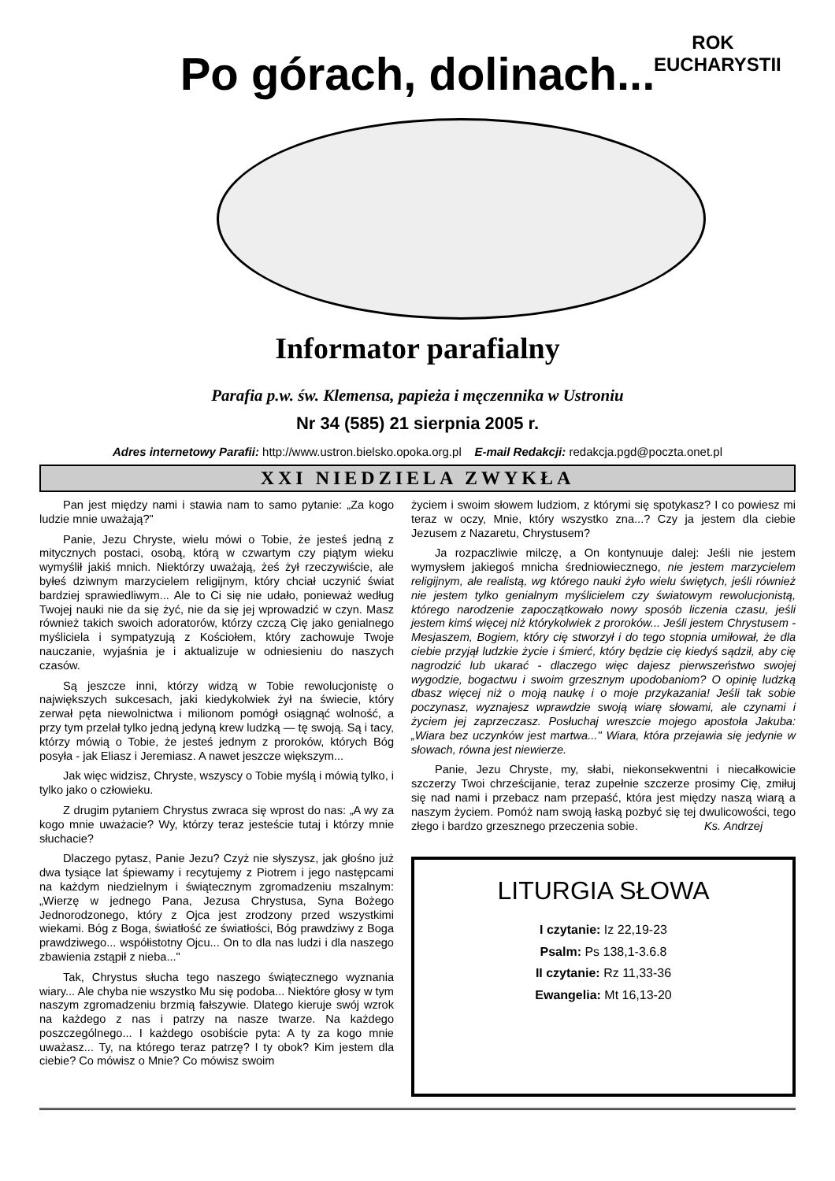Po górach, dolinach...
ROK EUCHARYSTII
Informator parafialny
Parafia p.w. św. Klemensa, papieża i męczennika w Ustroniu
Nr 34 (585) 21 sierpnia 2005 r.
Adres internetowy Parafii: http://www.ustron.bielsko.opoka.org.pl E-mail Redakcji: redakcja.pgd@poczta.onet.pl
XXI NIEDZIELA ZWYKŁA
Pan jest między nami i stawia nam to samo pytanie: „Za kogo ludzie mnie uważają?"
Panie, Jezu Chryste, wielu mówi o Tobie, że jesteś jedną z mitycznych postaci, osobą, którą w czwartym czy piątym wieku wymyślił jakiś mnich. Niektórzy uważają, żeś żył rzeczywiście, ale byłeś dziwnym marzycielem religijnym, który chciał uczynić świat bardziej sprawiedliwym... Ale to Ci się nie udało, ponieważ według Twojej nauki nie da się żyć, nie da się jej wprowadzić w czyn. Masz również takich swoich adoratorów, którzy czczą Cię jako genialnego myśliciela i sympatyzują z Kościołem, który zachowuje Twoje nauczanie, wyjaśnia je i aktualizuje w odniesieniu do naszych czasów.
Są jeszcze inni, którzy widzą w Tobie rewolucjonistę o największych sukcesach, jaki kiedykolwiek żył na świecie, który zerwał pęta niewolnictwa i milionom pomógł osiągnąć wolność, a przy tym przelał tylko jedną jedyną krew ludzką — tę swoją. Są i tacy, którzy mówią o Tobie, że jesteś jednym z proroków, których Bóg posyła - jak Eliasz i Jeremiasz. A nawet jeszcze większym...
Jak więc widzisz, Chryste, wszyscy o Tobie myślą i mówią tylko, i tylko jako o człowieku.
Z drugim pytaniem Chrystus zwraca się wprost do nas: „A wy za kogo mnie uważacie? Wy, którzy teraz jesteście tutaj i którzy mnie słuchacie?
Dlaczego pytasz, Panie Jezu? Czyż nie słyszysz, jak głośno już dwa tysiące lat śpiewamy i recytujemy z Piotrem i jego następcami na każdym niedzielnym i świątecznym zgromadzeniu mszalnym: „Wierzę w jednego Pana, Jezusa Chrystusa, Syna Bożego Jednorodzonego, który z Ojca jest zrodzony przed wszystkimi wiekami. Bóg z Boga, światłość ze światłości, Bóg prawdziwy z Boga prawdziwego... współistotny Ojcu... On to dla nas ludzi i dla naszego zbawienia zstąpił z nieba..."
Tak, Chrystus słucha tego naszego świątecznego wyznania wiary... Ale chyba nie wszystko Mu się podoba... Niektóre głosy w tym naszym zgromadzeniu brzmią fałszywie. Dlatego kieruje swój wzrok na każdego z nas i patrzy na nasze twarze. Na każdego poszczególnego... I każdego osobiście pyta: A ty za kogo mnie uważasz... Ty, na którego teraz patrzę? I ty obok? Kim jestem dla ciebie? Co mówisz o Mnie? Co mówisz swoim
życiem i swoim słowem ludziom, z którymi się spotykasz? I co powiesz mi teraz w oczy, Mnie, który wszystko zna...? Czy ja jestem dla ciebie Jezusem z Nazaretu, Chrystusem?
Ja rozpaczliwie milczę, a On kontynuuje dalej: Jeśli nie jestem wymysłem jakiegoś mnicha średniowiecznego, nie jestem marzycielem religijnym, ale realistą, wg którego nauki żyło wielu świętych, jeśli również nie jestem tylko genialnym myślicielem czy światowym rewolucjonistą, którego narodzenie zapoczątkowało nowy sposób liczenia czasu, jeśli jestem kimś więcej niż którykolwiek z proroków... Jeśli jestem Chrystusem - Mesjaszem, Bogiem, który cię stworzył i do tego stopnia umiłował, że dla ciebie przyjął ludzkie życie i śmierć, który będzie cię kiedyś sądził, aby cię nagrodzić lub ukarać - dlaczego więc dajesz pierwszeństwo swojej wygodzie, bogactwu i swoim grzesznym upodobaniom? O opinię ludzką dbasz więcej niż o moją naukę i o moje przykazania! Jeśli tak sobie poczynasz, wyznajesz wprawdzie swoją wiarę słowami, ale czynami i życiem jej zaprzeczasz. Posłuchaj wreszcie mojego apostoła Jakuba: „Wiara bez uczynków jest martwa..." Wiara, która przejawia się jedynie w słowach, równa jest niewierze.
Panie, Jezu Chryste, my, słabi, niekonsekwentni i niecałkowicie szczerzy Twoi chrześcijanie, teraz zupełnie szczerze prosimy Cię, zmiłuj się nad nami i przebacz nam przepaść, która jest między naszą wiarą a naszym życiem. Pomóż nam swoją łaską pozbyć się tej dwulicowości, tego złego i bardzo grzesznego przeczenia sobie. Ks. Andrzej
LITURGIA SŁOWA
I czytanie: Iz 22,19-23
Psalm: Ps 138,1-3.6.8
II czytanie: Rz 11,33-36
Ewangelia: Mt 16,13-20